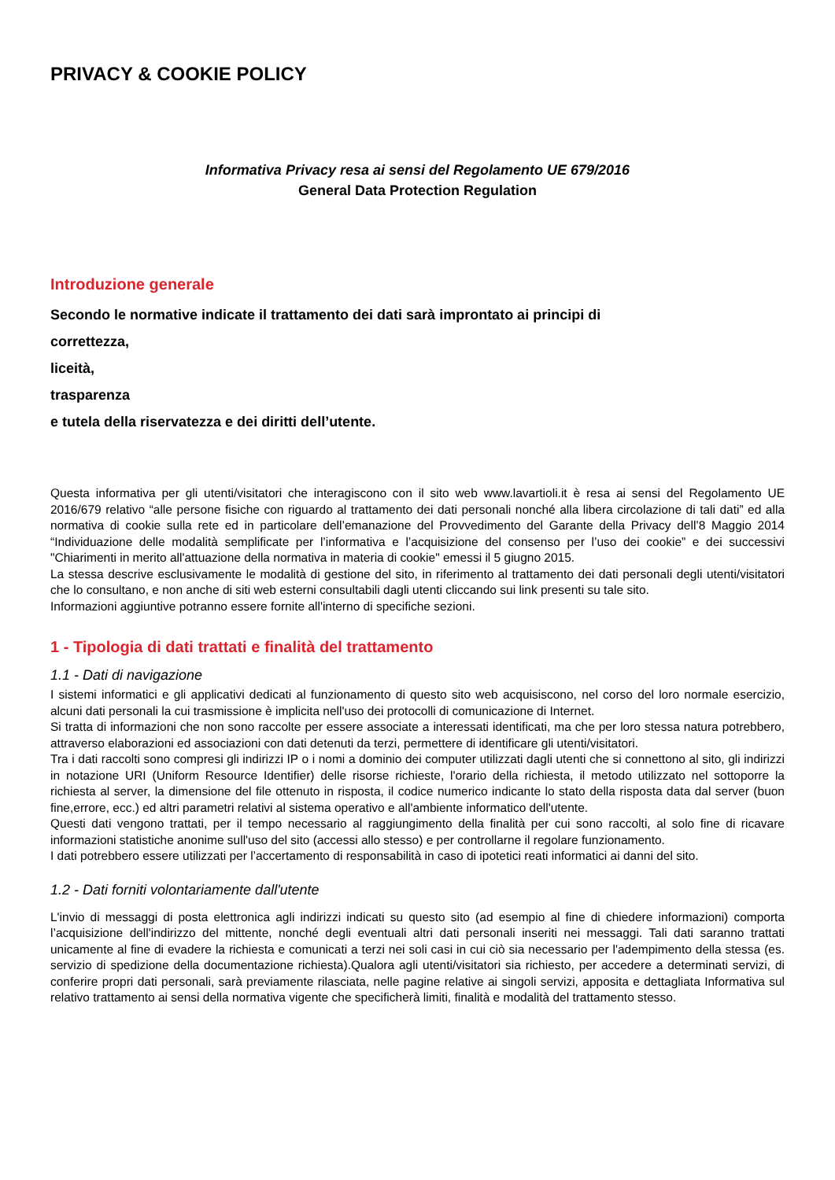PRIVACY & COOKIE POLICY
Informativa Privacy resa ai sensi del Regolamento UE 679/2016
General Data Protection Regulation
Introduzione generale
Secondo le normative indicate il trattamento dei dati sarà improntato ai principi di
correttezza,
liceità,
trasparenza
e tutela della riservatezza e dei diritti dell’utente.
Questa informativa per gli utenti/visitatori che interagiscono con il sito web www.lavartioli.it è resa ai sensi del Regolamento UE 2016/679 relativo “alle persone fisiche con riguardo al trattamento dei dati personali nonché alla libera circolazione di tali dati” ed alla normativa di cookie sulla rete ed in particolare dell’emanazione del Provvedimento del Garante della Privacy dell’8 Maggio 2014 “Individuazione delle modalità semplificate per l’informativa e l’acquisizione del consenso per l’uso dei cookie” e dei successivi "Chiarimenti in merito all'attuazione della normativa in materia di cookie" emessi il 5 giugno 2015.
La stessa descrive esclusivamente le modalità di gestione del sito, in riferimento al trattamento dei dati personali degli utenti/visitatori che lo consultano, e non anche di siti web esterni consultabili dagli utenti cliccando sui link presenti su tale sito.
Informazioni aggiuntive potranno essere fornite all'interno di specifiche sezioni.
1 - Tipologia di dati trattati e finalità del trattamento
1.1 - Dati di navigazione
I sistemi informatici e gli applicativi dedicati al funzionamento di questo sito web acquisiscono, nel corso del loro normale esercizio, alcuni dati personali la cui trasmissione è implicita nell'uso dei protocolli di comunicazione di Internet.
Si tratta di informazioni che non sono raccolte per essere associate a interessati identificati, ma che per loro stessa natura potrebbero, attraverso elaborazioni ed associazioni con dati detenuti da terzi, permettere di identificare gli utenti/visitatori.
Tra i dati raccolti sono compresi gli indirizzi IP o i nomi a dominio dei computer utilizzati dagli utenti che si connettono al sito, gli indirizzi in notazione URI (Uniform Resource Identifier) delle risorse richieste, l'orario della richiesta, il metodo utilizzato nel sottoporre la richiesta al server, la dimensione del file ottenuto in risposta, il codice numerico indicante lo stato della risposta data dal server (buon fine,errore, ecc.) ed altri parametri relativi al sistema operativo e all'ambiente informatico dell'utente.
Questi dati vengono trattati, per il tempo necessario al raggiungimento della finalità per cui sono raccolti, al solo fine di ricavare informazioni statistiche anonime sull'uso del sito (accessi allo stesso) e per controllarne il regolare funzionamento.
I dati potrebbero essere utilizzati per l’accertamento di responsabilità in caso di ipotetici reati informatici ai danni del sito.
1.2 - Dati forniti volontariamente dall'utente
L'invio di messaggi di posta elettronica agli indirizzi indicati su questo sito (ad esempio al fine di chiedere informazioni) comporta l’acquisizione dell'indirizzo del mittente, nonché degli eventuali altri dati personali inseriti nei messaggi. Tali dati saranno trattati unicamente al fine di evadere la richiesta e comunicati a terzi nei soli casi in cui ciò sia necessario per l'adempimento della stessa (es. servizio di spedizione della documentazione richiesta).Qualora agli utenti/visitatori sia richiesto, per accedere a determinati servizi, di conferire propri dati personali, sarà previamente rilasciata, nelle pagine relative ai singoli servizi, apposita e dettagliata Informativa sul relativo trattamento ai sensi della normativa vigente che specificherà limiti, finalità e modalità del trattamento stesso.